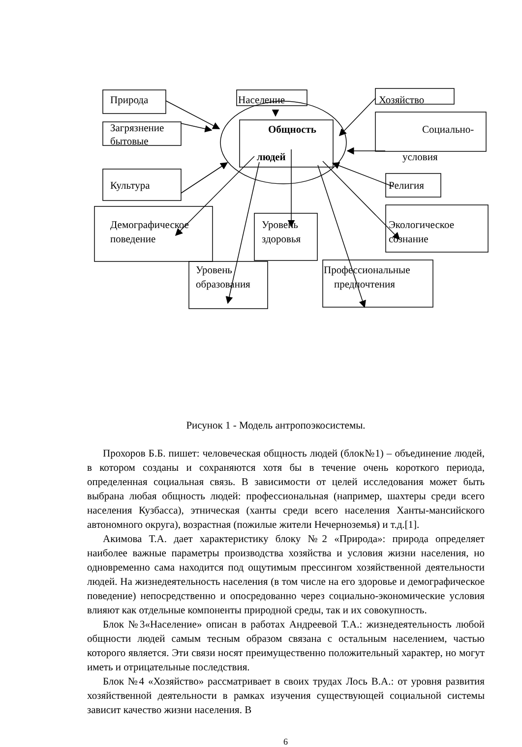Природа Население Хозяйство
Загрязнение
бытовые
Общность Социально-
людей условия
Культура Религия
Демографическое
поведение
Уровень
здоровья
Экологическое
сознание
Уровень
образования
Профессиональные
предпочтения
Рисунок 1 - Модель антропоэкосистемы.
Прохоров Б.Б. пишет: человеческая общность людей (блок№1) – объединение людей, в котором созданы и сохраняются хотя бы в течение очень короткого периода, определенная социальная связь. В зависимости от целей исследования может быть выбрана любая общность людей: профессиональная (например, шахтеры среди всего населения Кузбасса), этническая (ханты среди всего населения Ханты-мансийского автономного округа), возрастная (пожилые жители Нечерноземья) и т.д.[1].
Акимова Т.А. дает характеристику блоку №2 «Природа»: природа определяет наиболее важные параметры производства хозяйства и условия жизни населения, но одновременно сама находится под ощутимым прессингом хозяйственной деятельности людей. На жизнедеятельность населения (в том числе на его здоровье и демографическое поведение) непосредственно и опосредованно через социально-экономические условия влияют как отдельные компоненты природной среды, так и их совокупность.
Блок №3«Население» описан в работах Андреевой Т.А.: жизнедеятельность любой общности людей самым тесным образом связана с остальным населением, частью которого является. Эти связи носят преимущественно положительный характер, но могут иметь и отрицательные последствия.
Блок №4 «Хозяйство» рассматривает в своих трудах Лось В.А.: от уровня развития хозяйственной деятельности в рамках изучения существующей социальной системы зависит качество жизни населения. В
6